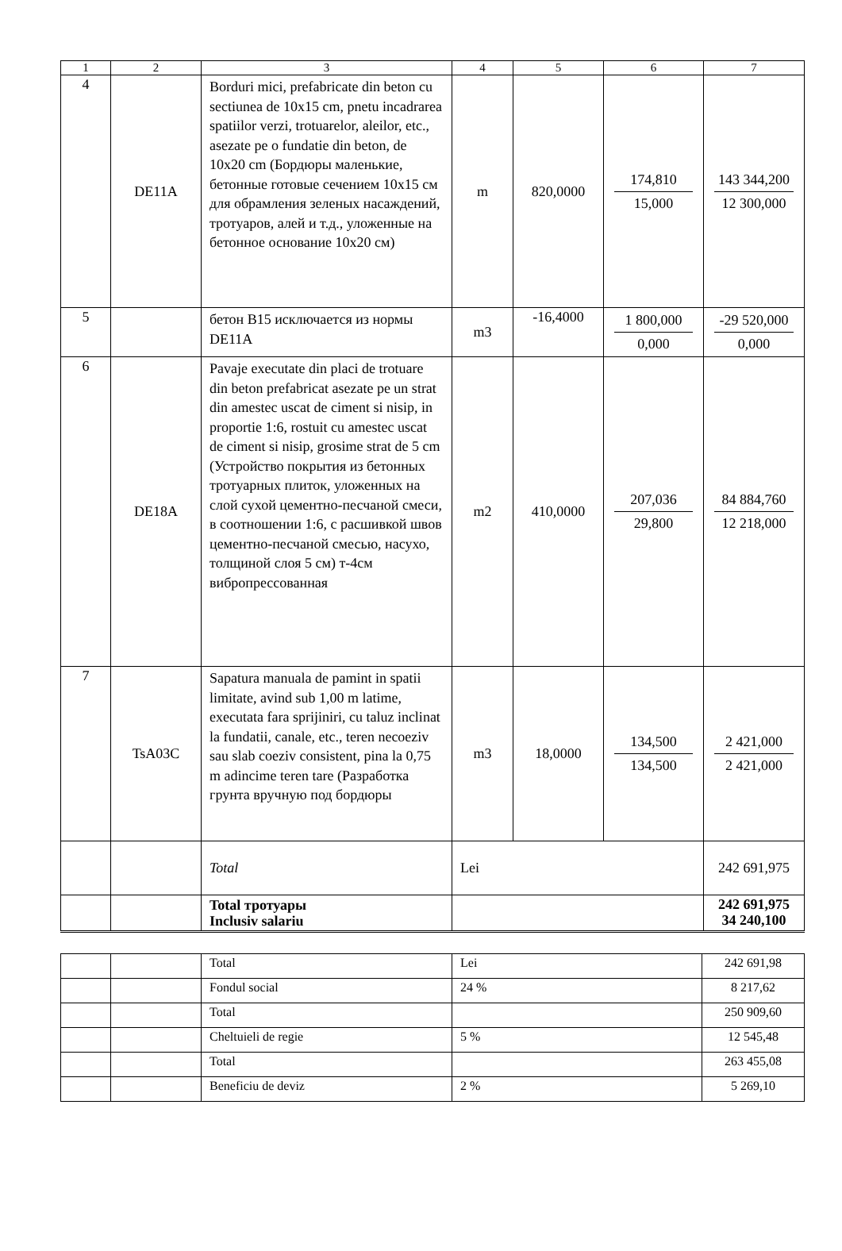| 1 | 2 | 3 | 4 | 5 | 6 | 7 |
| --- | --- | --- | --- | --- | --- | --- |
| 4 | DE11A | Borduri mici, prefabricate din beton cu sectiunea de 10x15 cm, pnetu incadrarea spatiilor verzi, trotuarelor, aleilor, etc., asezate pe o fundatie din beton, de 10x20 cm (Бордюры маленькие, бетонные готовые сечением 10x15 см для обрамления зеленых насаждений, тротуаров, алей и т.д., уложенные на бетонное основание 10x20 см) | m | 820,0000 | 174,810 15,000 | 143 344,200 12 300,000 |
| 5 | | бетон B15 исключается из нормы DE11A | m3 | -16,4000 | 1 800,000 0,000 | -29 520,000 0,000 |
| 6 | DE18A | Pavaje executate din placi de trotuare din beton prefabricat asezate pe un strat din amestec uscat de ciment si nisip, in proportie 1:6, rostuit cu amestec uscat de ciment si nisip, grosime strat de 5 cm (Устройство покрытия из бетонных тротуарных плиток, уложенных на слой сухой цементно-песчаной смеси, в соотношении 1:6, с расшивкой швов цементно-песчаной смесью, насухо, толщиной слоя 5 см) т-4см вибропрессованная | m2 | 410,0000 | 207,036 29,800 | 84 884,760 12 218,000 |
| 7 | TsA03C | Sapatura manuala de pamint in spatii limitate, avind sub 1,00 m latime, executata fara sprijiniri, cu taluz inclinat la fundatii, canale, etc., teren necoeziv sau slab coeziv consistent, pina la 0,75 m adincime teren tare (Разработка грунта вручную под бордюры | m3 | 18,0000 | 134,500 134,500 | 2 421,000 2 421,000 |
| | | Total | Lei | | | 242 691,975 |
| | | Total тротуары Inclusiv salariu | | | | 242 691,975 34 240,100 |
| | | Total | Lei | 242 691,98 |
| | | Fondul social | 24 % | 8 217,62 |
| | | Total | | 250 909,60 |
| | | Cheltuieli de regie | 5 % | 12 545,48 |
| | | Total | | 263 455,08 |
| | | Beneficiu de deviz | 2 % | 5 269,10 |